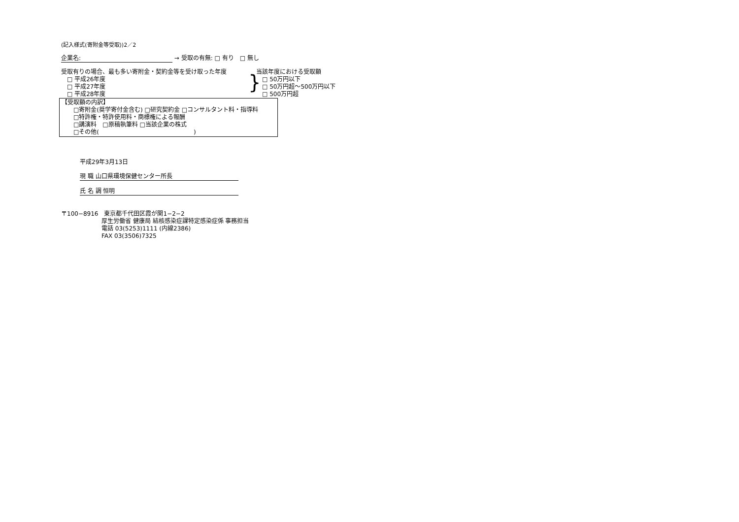(記入様式(寄附金等受取))2／2
企業名: → 受取の有無: □ 有り　□ 無し
受取有りの場合、最も多い寄附金・契約金等を受け取った年度
　□ 平成26年度
　□ 平成27年度
　□ 平成28年度
}
当該年度における受取額
　□ 50万円以下
　□ 50万円超～500万円以下
　□ 500万円超
【受取額の内訳】
　　□寄附金(奨学寄付金含む) □研究契約金 □コンサルタント料・指導料
　　□特許権・特許使用料・商標権による報酬
　　□講演料　□原稿執筆料 □当該企業の株式
　　□その他(　　　　　　　　　　　　　　　　)
平成29年3月13日
現 職 山口県環境保健センター所長
氏 名 調 恒明
〒100−8916　東京都千代田区霞が関1−2−2
厚生労働省 健康局 結核感染症課特定感染症係 事務担当
電話 03(5253)1111 (内線2386)
FAX 03(3506)7325